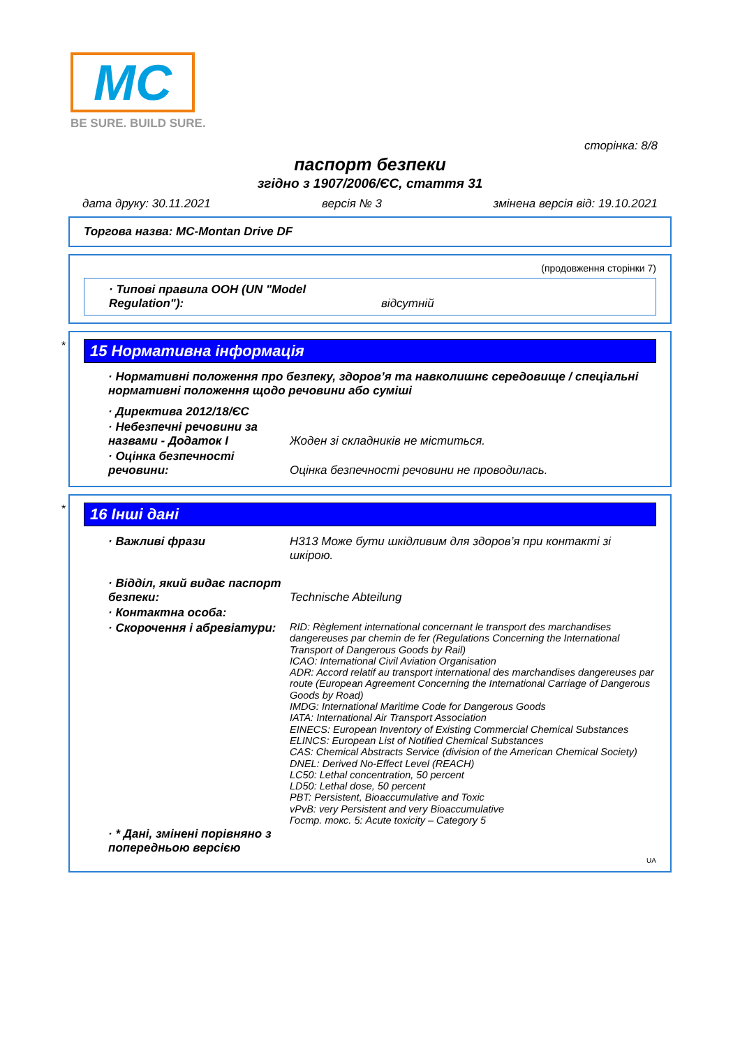MC
BE SURE. BUILD SURE.
сторінка: 8/8
паспорт безпеки
згідно з 1907/2006/ЄС, стаття 31
дата друку: 30.11.2021 версія № 3 змінена версія від: 19.10.2021
Торгова назва: MC-Montan Drive DF
(продовження сторінки 7)
· Типові правила ООН (UN "Model Regulation"):
відсутній
*
15 Нормативна інформація
· Нормативні положення про безпеку, здоров’я та навколишнє середовище / спеціальні нормативні положення щодо речовини або суміші
· Директива 2012/18/ЄС
· Небезпечні речовини за назвами - Додаток I
Жоден зі складників не міститься.
· Оцінка безпечності речовини:
Оцінка безпечності речовини не проводилась.
*
16 Інші дані
· Важливі фрази H313 Може бути шкідливим для здоров’я при контакті зі шкірою.
· Відділ, який видає паспорт безпеки:
Technische Abteilung
· Контактна особа:
· Скорочення і абревіатури:
RID: Règlement international concernant le transport des marchandises dangereuses par chemin de fer (Regulations Concerning the International Transport of Dangerous Goods by Rail)
ICAO: International Civil Aviation Organisation
ADR: Accord relatif au transport international des marchandises dangereuses par route (European Agreement Concerning the International Carriage of Dangerous Goods by Road)
IMDG: International Maritime Code for Dangerous Goods
IATA: International Air Transport Association
EINECS: European Inventory of Existing Commercial Chemical Substances
ELINCS: European List of Notified Chemical Substances
CAS: Chemical Abstracts Service (division of the American Chemical Society)
DNEL: Derived No-Effect Level (REACH)
LC50: Lethal concentration, 50 percent
LD50: Lethal dose, 50 percent
PBT: Persistent, Bioaccumulative and Toxic
vPvB: very Persistent and very Bioaccumulative
Гостр. токс. 5: Acute toxicity – Category 5
· * Дані, змінені порівняно з попередньою версією
UA